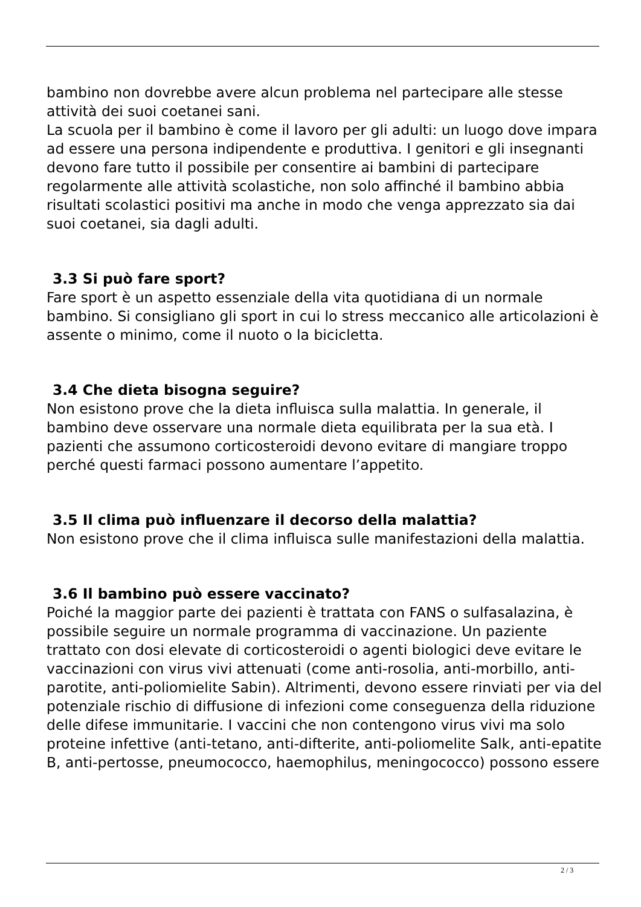bambino non dovrebbe avere alcun problema nel partecipare alle stesse attività dei suoi coetanei sani.
La scuola per il bambino è come il lavoro per gli adulti: un luogo dove impara ad essere una persona indipendente e produttiva. I genitori e gli insegnanti devono fare tutto il possibile per consentire ai bambini di partecipare regolarmente alle attività scolastiche, non solo affinché il bambino abbia risultati scolastici positivi ma anche in modo che venga apprezzato sia dai suoi coetanei, sia dagli adulti.
3.3 Si può fare sport?
Fare sport è un aspetto essenziale della vita quotidiana di un normale bambino. Si consigliano gli sport in cui lo stress meccanico alle articolazioni è assente o minimo, come il nuoto o la bicicletta.
3.4 Che dieta bisogna seguire?
Non esistono prove che la dieta influisca sulla malattia. In generale, il bambino deve osservare una normale dieta equilibrata per la sua età. I pazienti che assumono corticosteroidi devono evitare di mangiare troppo perché questi farmaci possono aumentare l’appetito.
3.5 Il clima può influenzare il decorso della malattia?
Non esistono prove che il clima influisca sulle manifestazioni della malattia.
3.6 Il bambino può essere vaccinato?
Poiché la maggior parte dei pazienti è trattata con FANS o sulfasalazina, è possibile seguire un normale programma di vaccinazione. Un paziente trattato con dosi elevate di corticosteroidi o agenti biologici deve evitare le vaccinazioni con virus vivi attenuati (come anti-rosolia, anti-morbillo, anti-parotite, anti-poliomielite Sabin). Altrimenti, devono essere rinviati per via del potenziale rischio di diffusione di infezioni come conseguenza della riduzione delle difese immunitarie. I vaccini che non contengono virus vivi ma solo proteine infettive (anti-tetano, anti-difterite, anti-poliomelite Salk, anti-epatite B, anti-pertosse, pneumococco, haemophilus, meningococco) possono essere
2 / 3